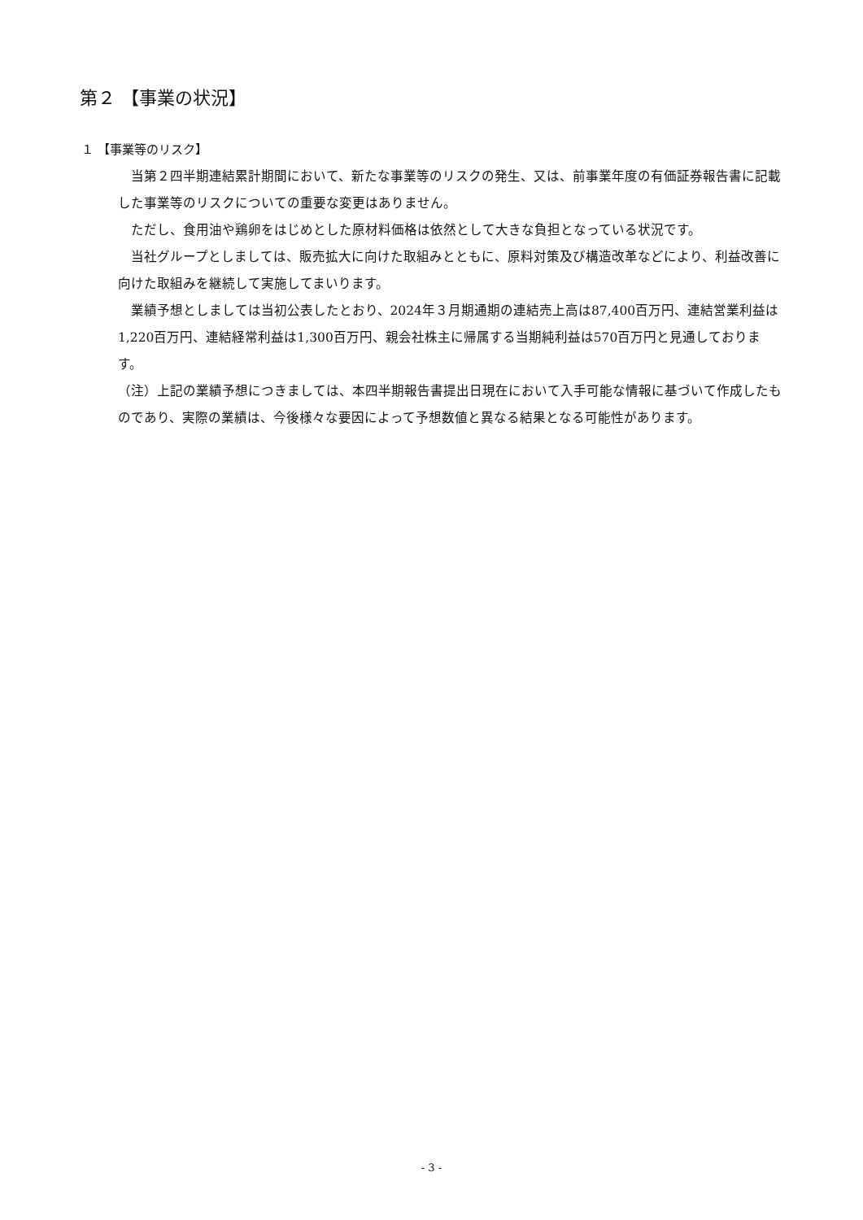第２ 【事業の状況】
１ 【事業等のリスク】
当第２四半期連結累計期間において、新たな事業等のリスクの発生、又は、前事業年度の有価証券報告書に記載した事業等のリスクについての重要な変更はありません。
ただし、食用油や鶏卵をはじめとした原材料価格は依然として大きな負担となっている状況です。
当社グループとしましては、販売拡大に向けた取組みとともに、原料対策及び構造改革などにより、利益改善に向けた取組みを継続して実施してまいります。
業績予想としましては当初公表したとおり、2024年３月期通期の連結売上高は87,400百万円、連結営業利益は1,220百万円、連結経常利益は1,300百万円、親会社株主に帰属する当期純利益は570百万円と見通しております。
（注）上記の業績予想につきましては、本四半期報告書提出日現在において入手可能な情報に基づいて作成したものであり、実際の業績は、今後様々な要因によって予想数値と異なる結果となる可能性があります。
- 3 -